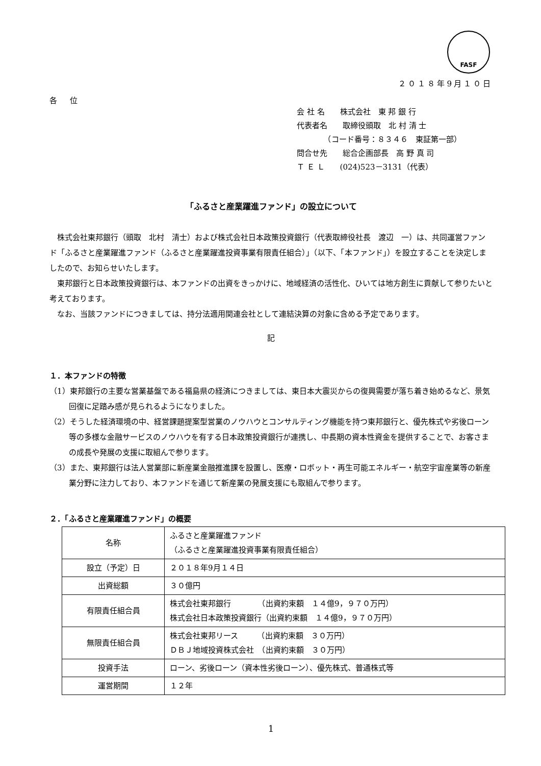FASF
２０１８年9月１０日
各 位
会 社 名　　株式会社　東 邦 銀 行
代表者名　　取締役頭取　北 村 清 士
　　　　（コード番号：８３４６　東証第一部）
問合せ先　　総合企画部長　高 野 真 司
Ｔ Ｅ Ｌ　　(024)523－3131（代表）
「ふるさと産業躍進ファンド」の設立について
株式会社東邦銀行（頭取　北村　清士）および株式会社日本政策投資銀行（代表取締役社長　渡辺　一）は、共同運営ファンド「ふるさと産業躍進ファンド（ふるさと産業躍進投資事業有限責任組合）」（以下、「本ファンド」）を設立することを決定しましたので、お知らせいたします。
東邦銀行と日本政策投資銀行は、本ファンドの出資をきっかけに、地域経済の活性化、ひいては地方創生に貢献して参りたいと考えております。
なお、当該ファンドにつきましては、持分法適用関連会社として連結決算の対象に含める予定であります。
記
１．本ファンドの特徴
（1）東邦銀行の主要な営業基盤である福島県の経済につきましては、東日本大震災からの復興需要が落ち着き始めるなど、景気回復に足踏み感が見られるようになりました。
（2）そうした経済環境の中、経営課題提案型営業のノウハウとコンサルティング機能を持つ東邦銀行と、優先株式や劣後ローン等の多様な金融サービスのノウハウを有する日本政策投資銀行が連携し、中長期の資本性資金を提供することで、お客さまの成長や発展の支援に取組んで参ります。
（3）また、東邦銀行は法人営業部に新産業金融推進課を設置し、医療・ロボット・再生可能エネルギー・航空宇宙産業等の新産業分野に注力しており、本ファンドを通じて新産業の発展支援にも取組んで参ります。
２．「ふるさと産業躍進ファンド」の概要
| 名称 | ふるさと産業躍進ファンド （ふるさと産業躍進投資事業有限責任組合） |
| 設立（予定）日 | ２０１８年9月１４日 |
| 出資総額 | ３０億円 |
| 有限責任組合員 | 株式会社東邦銀行 （出資約束額 １４億9，９７０万円） 株式会社日本政策投資銀行（出資約束額 １４億9，９７０万円） |
| 無限責任組合員 | 株式会社東邦リース （出資約束額 ３０万円） ＤＢＪ地域投資株式会社 （出資約束額 ３０万円） |
| 投資手法 | ローン、劣後ローン（資本性劣後ローン）、優先株式、普通株式等 |
| 運営期間 | １２年 |
1